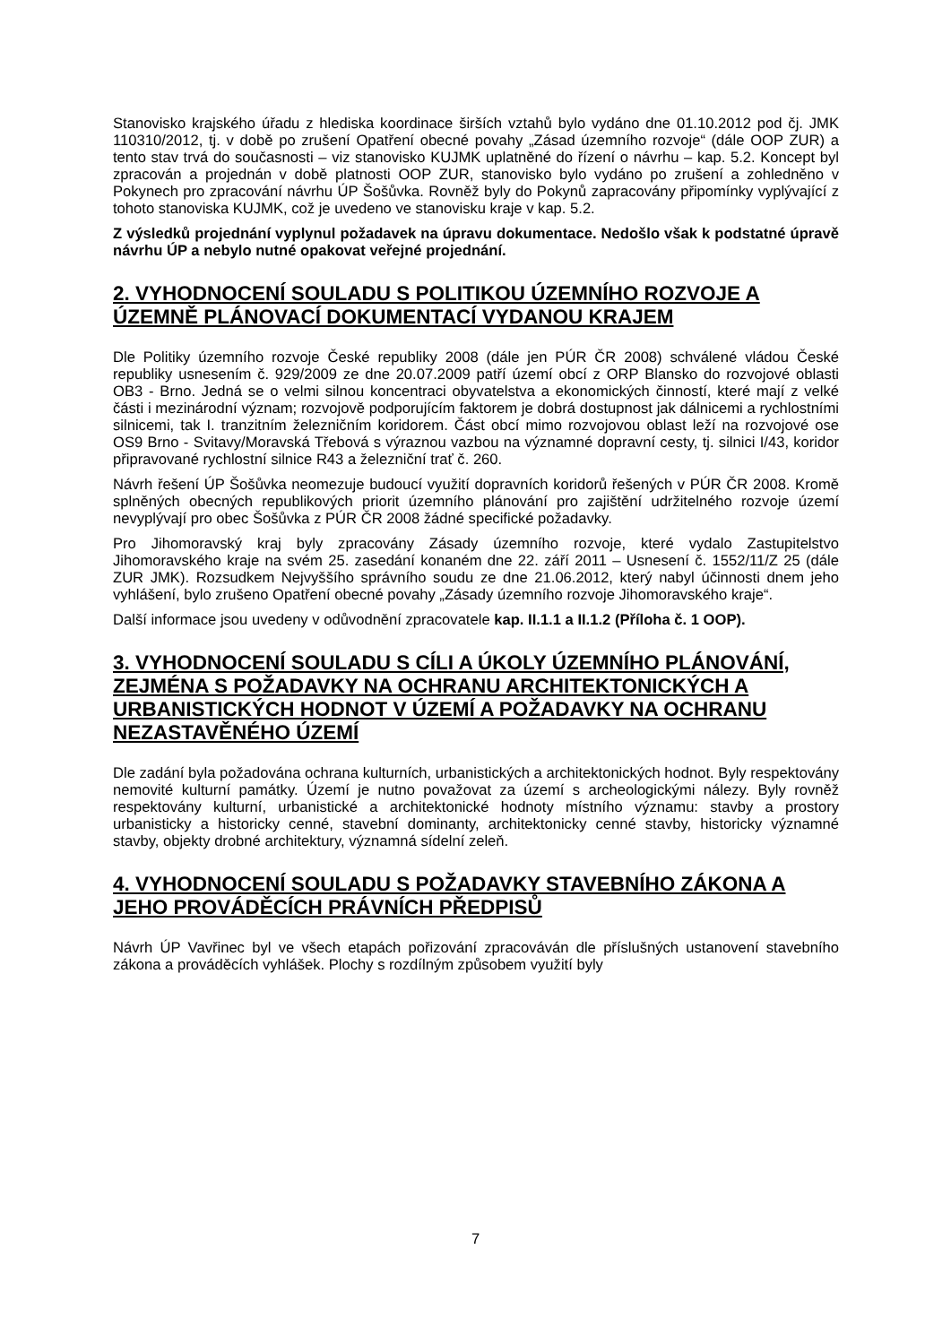Stanovisko krajského úřadu z hlediska koordinace širších vztahů bylo vydáno dne 01.10.2012 pod čj. JMK 110310/2012, tj. v době po zrušení Opatření obecné povahy „Zásad územního rozvoje“ (dále OOP ZUR) a tento stav trvá do současnosti – viz stanovisko KUJMK uplatněné do řízení o návrhu – kap. 5.2. Koncept byl zpracován a projednán v době platnosti OOP ZUR, stanovisko bylo vydáno po zrušení a zohledněno v Pokynech pro zpracování návrhu ÚP Šošůvka. Rovněž byly do Pokynů zapracovány připomínky vyplývající z tohoto stanoviska KUJMK, což je uvedeno ve stanovisku kraje v kap. 5.2.
Z výsledků projednání vyplynul požadavek na úpravu dokumentace. Nedošlo však k podstatné úpravě návrhu ÚP a nebylo nutné opakovat veřejné projednání.
2. VYHODNOCENÍ SOULADU S POLITIKOU ÚZEMNÍHO ROZVOJE A ÚZEMNĚ PLÁNOVACÍ DOKUMENTACÍ VYDANOU KRAJEM
Dle Politiky územního rozvoje České republiky 2008 (dále jen PÚR ČR 2008) schválené vládou České republiky usnesením č. 929/2009 ze dne 20.07.2009 patří území obcí z ORP Blansko do rozvojové oblasti OB3 - Brno. Jedná se o velmi silnou koncentraci obyvatelstva a ekonomických činností, které mají z velké části i mezinárodní význam; rozvojově podporujícím faktorem je dobrá dostupnost jak dálnicemi a rychlostními silnicemi, tak I. tranzitním železničním koridorem. Část obcí mimo rozvojovou oblast leží na rozvojové ose OS9 Brno - Svitavy/Moravská Třebová s výraznou vazbou na významné dopravní cesty, tj. silnici I/43, koridor připravované rychlostní silnice R43 a železniční trať č. 260.
Návrh řešení ÚP Šošůvka neomezuje budoucí využití dopravních koridorů řešených v PÚR ČR 2008. Kromě splněných obecných republikových priorit územního plánování pro zajištění udržitelného rozvoje území nevyplývají pro obec Šošůvka z PÚR ČR 2008 žádné specifické požadavky.
Pro Jihomoravský kraj byly zpracovány Zásady územního rozvoje, které vydalo Zastupitelstvo Jihomoravského kraje na svém 25. zasedání konaném dne 22. září 2011 – Usnesení č. 1552/11/Z 25 (dále ZUR JMK). Rozsudkem Nejvyššího správního soudu ze dne 21.06.2012, který nabyl účinnosti dnem jeho vyhlášení, bylo zrušeno Opatření obecné povahy „Zásady územního rozvoje Jihomoravského kraje“.
Další informace jsou uvedeny v odůvodnění zpracovatele kap. II.1.1 a II.1.2 (Příloha č. 1 OOP).
3. VYHODNOCENÍ SOULADU S CÍLI A ÚKOLY ÚZEMNÍHO PLÁNOVÁNÍ, ZEJMÉNA S POŽADAVKY NA OCHRANU ARCHITEKTONICKÝCH A URBANISTICKÝCH HODNOT V ÚZEMÍ A POŽADAVKY NA OCHRANU NEZASTAVĚNÉHO ÚZEMÍ
Dle zadání byla požadována ochrana kulturních, urbanistických a architektonických hodnot. Byly respektovány nemovité kulturní památky. Území je nutno považovat za území s archeologickými nálezy. Byly rovněž respektovány kulturní, urbanistické a architektonické hodnoty místního významu: stavby a prostory urbanisticky a historicky cenné, stavební dominanty, architektonicky cenné stavby, historicky významné stavby, objekty drobné architektury, významná sídelní zeleň.
4. VYHODNOCENÍ SOULADU S POŽADAVKY STAVEBNÍHO ZÁKONA A JEHO PROVÁDĚCÍCH PRÁVNÍCH PŘEDPISŮ
Návrh ÚP Vavřinec byl ve všech etapách pořizování zpracováván dle příslušných ustanovení stavebního zákona a prováděcích vyhlášek. Plochy s rozdílným způsobem využití byly
7